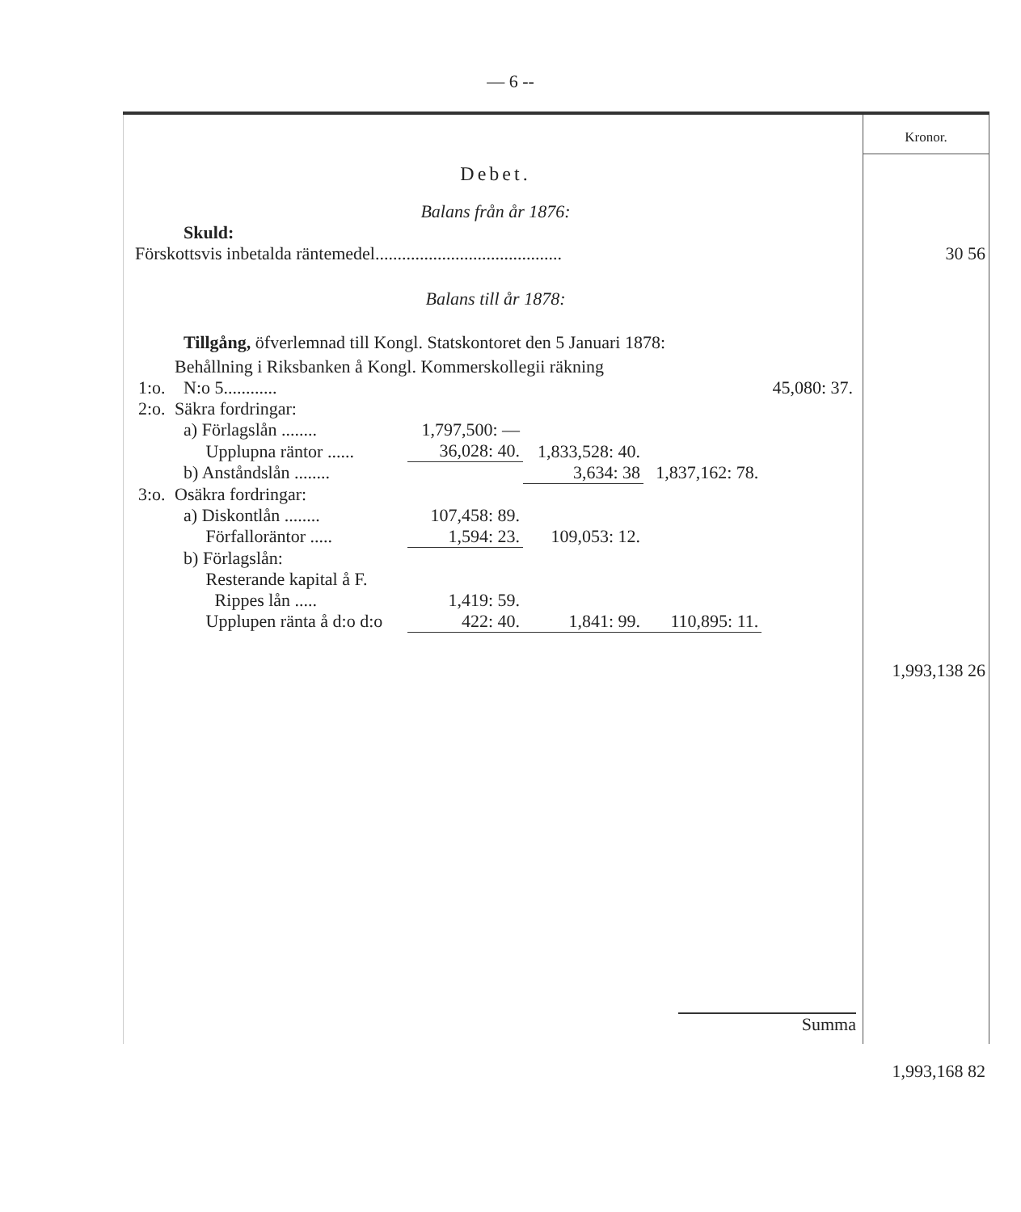— 6 --
Debet.
Balans från år 1876:
Skuld:
Förskottsvis inbetalda räntemedel..........................................
Balans till år 1878:
Tillgång, öfverlemnad till Kongl. Statskontoret den 5 Januari 1878:
| 1:o. | Behållning i Riksbanken å Kongl. Kommerskollegii räkning N:o 5............ | | | | 45,080: 37. |
| 2:o. | Säkra fordringar: | | | | |
| | a) Förlagslån ........ | 1,797,500: — | | | |
| | Upplupna räntor ...... | 36,028: 40. | 1,833,528: 40. | | |
| | b) Anståndslån ........ | | 3,634: 38 | 1,837,162: 78. | |
| 3:o. | Osäkra fordringar: | | | | |
| | a) Diskontlån ........ | 107,458: 89. | | | |
| | Förfalloräntor ..... | 1,594: 23. | 109,053: 12. | | |
| | b) Förlagslån: | | | | |
| | Resterande kapital å F. Rippes lån ..... | 1,419: 59. | | | |
| | Upplupen ränta å d:o d:o | 422: 40. | 1,841: 99. | 110,895: 11. | |
Summa
Kronor.
30 56
1,993,138 26
1,993,168 82